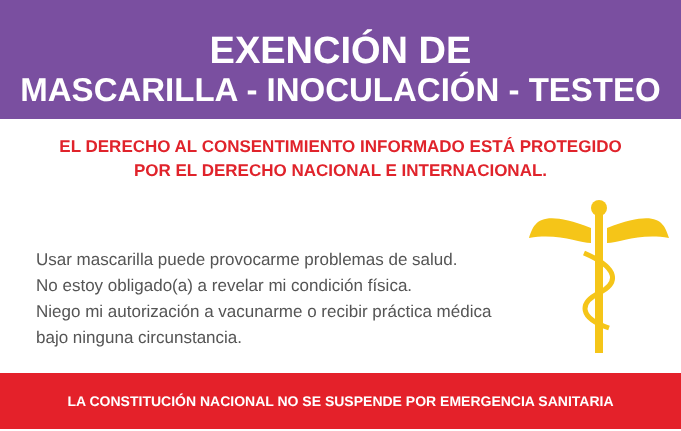EXENCIÓN DE
MASCARILLA - INOCULACIÓN - TESTEO
EL DERECHO AL CONSENTIMIENTO INFORMADO ESTÁ PROTEGIDO
POR EL DERECHO NACIONAL E INTERNACIONAL.
Usar mascarilla puede provocarme problemas de salud.
No estoy obligado(a) a revelar mi condición física.
Niego mi autorización a vacunarme o recibir práctica médica bajo ninguna circunstancia.
LA CONSTITUCIÓN NACIONAL NO SE SUSPENDE POR EMERGENCIA SANITARIA